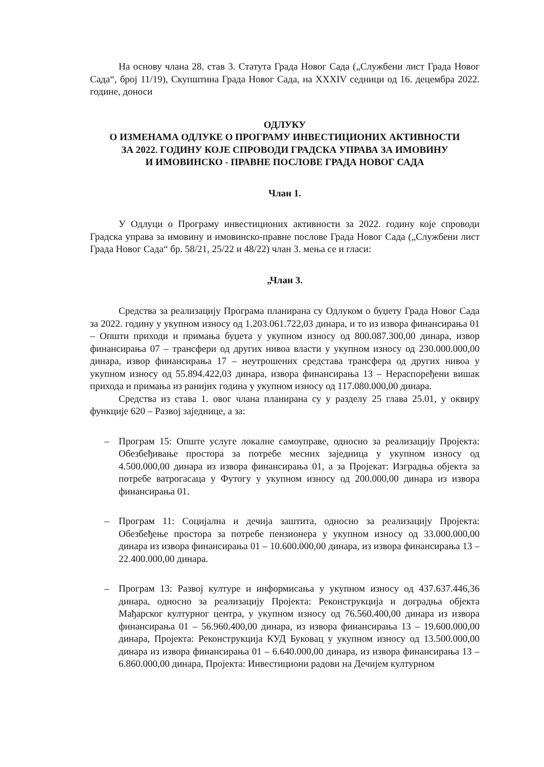На основу члана 28. став 3. Статута Града Новог Сада („Службени лист Града Новог Сада“, број 11/19), Скупштина Града Новог Сада, на XXXIV седници од 16. децембра 2022. године, доноси
ОДЛУКУ
О ИЗМЕНАМА ОДЛУКЕ О ПРОГРАМУ ИНВЕСТИЦИОНИХ АКТИВНОСТИ
ЗА 2022. ГОДИНУ КОЈЕ СПРОВОДИ ГРАДСКА УПРАВА ЗА ИМОВИНУ
И ИМОВИНСКО - ПРАВНЕ ПОСЛОВЕ ГРАДА НОВОГ САДА
Члан 1.
У Одлуци о Програму инвестиционих активности за 2022. годину које спроводи Градска управа за имовину и имовинско-правне послове Града Новог Сада („Службени лист Града Новог Сада“ бр. 58/21, 25/22 и 48/22) члан 3. мења се и гласи:
„Члан 3.
Средства за реализацију Програма планирана су Одлуком о буџету Града Новог Сада за 2022. годину у укупном износу од 1.203.061.722,03 динара, и то из извора финансирања 01 – Општи приходи и примања буџета у укупном износу од 800.087.300,00 динара, извор финансирања 07 – трансфери од других нивоа власти у укупном износу од 230.000.000,00 динара, извор финансирања 17 – неутрошених средстава трансфера од других нивоа у укупном износу од 55.894.422,03 динара, извора финансирања 13 – Нераспоређени вишак прихода и примања из ранијих година у укупном износу од 117.080.000,00 динара.
Средства из става 1. овог члана планирана су у разделу 25 глава 25.01, у оквиру функције 620 – Развој заједнице, а за:
– Програм 15: Опште услуге локалне самоуправе, односно за реализацију Пројекта: Обезбеђивање простора за потребе месних заједница у укупном износу од 4.500.000,00 динара из извора финансирања 01, а за Пројекат: Изградња објекта за потребе ватрогасаца у Футогу у укупном износу од 200.000,00 динара из извора финансирања 01.
– Програм 11: Социјална и дечија заштита, односно за реализацију Пројекта: Обезбеђење простора за потребе пензионера у укупном износу од 33.000.000,00 динара из извора финансирања 01 – 10.600.000,00 динара, из извора финансирања 13 – 22.400.000,00 динара.
– Програм 13: Развој културе и информисања у укупном износу од 437.637.446,36 динара, односно за реализацију Пројекта: Реконструкција и доградња објекта Мађарског културног центра, у укупном износу од 76.560.400,00 динара из извора финансирања 01 – 56.960.400,00 динара, из извора финансирања 13 – 19.600.000,00 динара, Пројекта: Реконструкција КУД Буковац у укупном износу од 13.500.000,00 динара из извора финансирања 01 – 6.640.000,00 динара, из извора финансирања 13 – 6.860.000,00 динара, Пројекта: Инвестициони радови на Дечијем културном